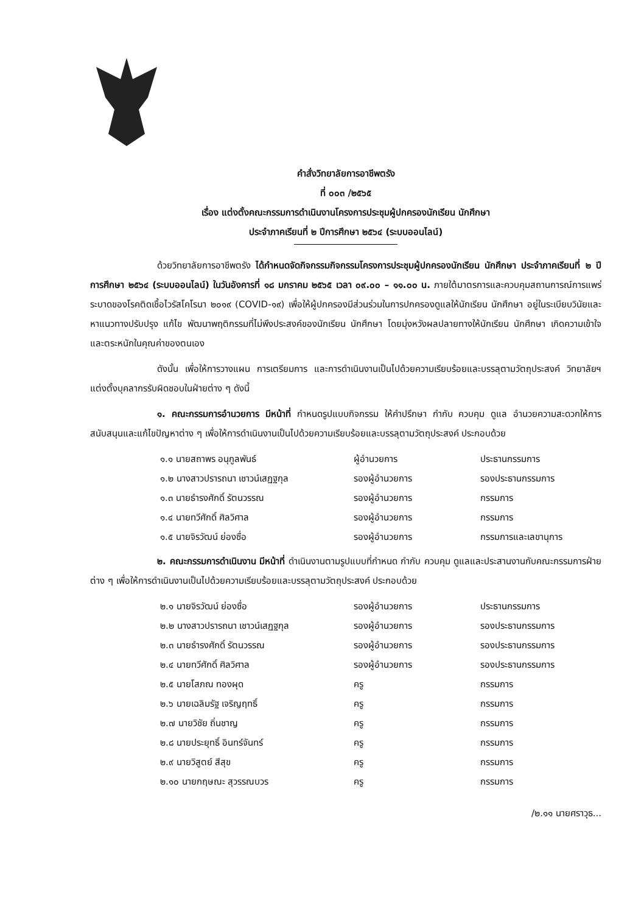คำสั่งวิทยาลัยการอาชีพตรัง
ที่ ๐๐๓ /๒๕๖๕
เรื่อง แต่งตั้งคณะกรรมการดำเนินงานโครงการประชุมผู้ปกครองนักเรียน นักศึกษา
ประจำภาคเรียนที่ ๒ ปีการศึกษา ๒๕๖๔ (ระบบออนไลน์)
ด้วยวิทยาลัยการอาชีพตรัง ได้กำหนดจัดกิจกรรมกิจกรรมโครงการประชุมผู้ปกครองนักเรียน นักศึกษา ประจำภาคเรียนที่ ๒ ปีการศึกษา ๒๕๖๔ (ระบบออนไลน์) ในวันอังคารที่ ๑๘ มกราคม ๒๕๖๕ เวลา ๐๙.๐๐ – ๑๑.๐๐ น. ภายใต้มาตรการและควบคุมสถานการณ์การแพร่ระบาดของโรคติดเชื้อไวรัสโคโรนา ๒๐๑๙ (COVID-๑๙) เพื่อให้ผู้ปกครองมีส่วนร่วมในการปกครองดูแลให้นักเรียน นักศึกษา อยู่ในระเบียบวินัยและหาแนวทางปรับปรุง แก้ไข พัฒนาพฤติกรรมที่ไม่พึงประสงค์ของนักเรียน นักศึกษา โดยมุ่งหวังผลปลายทางให้นักเรียน นักศึกษา เกิดความเข้าใจและตระหนักในคุณค่าของตนเอง
ดังนั้น เพื่อให้การวางแผน การเตรียมการ และการดำเนินงานเป็นไปด้วยความเรียบร้อยและบรรลุตามวัตถุประสงค์ วิทยาลัยฯ แต่งตั้งบุคลากรรับผิดชอบในฝ่ายต่าง ๆ ดังนี้
๑. คณะกรรมการอำนวยการ มีหน้าที่ กำหนดรูปแบบกิจกรรม ให้คำปรึกษา กำกับ ควบคุม ดูแล อำนวยความสะดวกให้การสนับสนุนและแก้ไขปัญหาต่าง ๆ เพื่อให้การดำเนินงานเป็นไปด้วยความเรียบร้อยและบรรลุตามวัตถุประสงค์ ประกอบด้วย
| ๑.๑ นายสถาพร อนุกูลพันธ์ | ผู้อำนวยการ | ประธานกรรมการ |
| ๑.๒ นางสาวปรารถนา เชาวน์เสฏฐกุล | รองผู้อำนวยการ | รองประธานกรรมการ |
| ๑.๓ นายธำรงศักดิ์ รัตนวรรณ | รองผู้อำนวยการ | กรรมการ |
| ๑.๔ นายทวีศักดิ์ ศิลวิศาล | รองผู้อำนวยการ | กรรมการ |
| ๑.๕ นายจิรวัฒน์ ย่องซื่อ | รองผู้อำนวยการ | กรรมการและเลขานุการ |
๒. คณะกรรมการดำเนินงาน มีหน้าที่ ดำเนินงานตามรูปแบบที่กำหนด กำกับ ควบคุม ดูแลและประสานงานกับคณะกรรมการฝ่ายต่าง ๆ เพื่อให้การดำเนินงานเป็นไปด้วยความเรียบร้อยและบรรลุตามวัตถุประสงค์ ประกอบด้วย
| ๒.๑ นายจิรวัฒน์ ย่องซื่อ | รองผู้อำนวยการ | ประธานกรรมการ |
| ๒.๒ นางสาวปรารถนา เชาวน์เสฏฐกุล | รองผู้อำนวยการ | รองประธานกรรมการ |
| ๒.๓ นายธำรงศักดิ์ รัตนวรรณ | รองผู้อำนวยการ | รองประธานกรรมการ |
| ๒.๔ นายทวีศักดิ์ ศิลวิศาล | รองผู้อำนวยการ | รองประธานกรรมการ |
| ๒.๕ นายโสภณ ทองผุด | ครู | กรรมการ |
| ๒.๖ นายเฉลิมรัฐ เจริญฤทธิ์ | ครู | กรรมการ |
| ๒.๗ นายวิชัย ถิ่นชาญ | ครู | กรรมการ |
| ๒.๘ นายประยุทธิ์ อินทร์จันทร์ | ครู | กรรมการ |
| ๒.๙ นายวิสูตย์ สีสุข | ครู | กรรมการ |
| ๒.๑๐ นายกฤษณะ สุวรรณบวร | ครู | กรรมการ |
/๒.๑๑ นายศราวุธ...